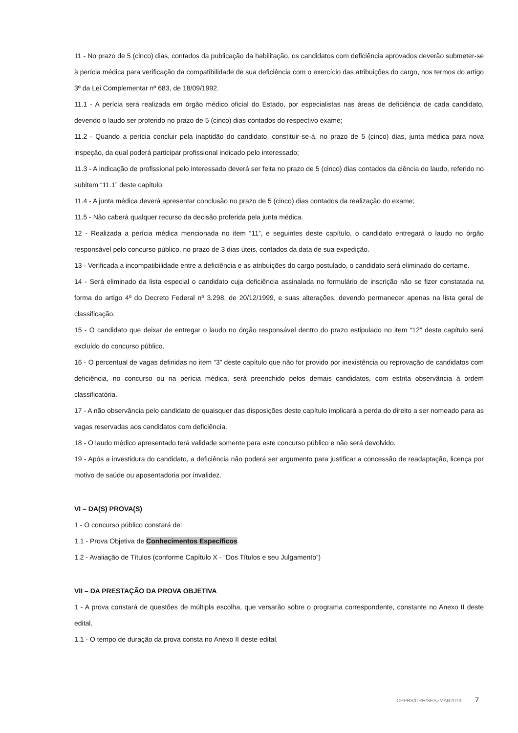11 - No prazo de 5 (cinco) dias, contados da publicação da habilitação, os candidatos com deficiência aprovados deverão submeter-se à perícia médica para verificação da compatibilidade de sua deficiência com o exercício das atribuições do cargo, nos termos do artigo 3º da Lei Complementar nº 683, de 18/09/1992.
11.1 - A perícia será realizada em órgão médico oficial do Estado, por especialistas nas áreas de deficiência de cada candidato, devendo o laudo ser proferido no prazo de 5 (cinco) dias contados do respectivo exame;
11.2 - Quando a perícia concluir pela inaptidão do candidato, constituir-se-á, no prazo de 5 (cinco) dias, junta médica para nova inspeção, da qual poderá participar profissional indicado pelo interessado;
11.3 - A indicação de profissional pelo interessado deverá ser feita no prazo de 5 (cinco) dias contados da ciência do laudo, referido no subitem “11.1” deste capítulo;
11.4 - A junta médica deverá apresentar conclusão no prazo de 5 (cinco) dias contados da realização do exame;
11.5 - Não caberá qualquer recurso da decisão proferida pela junta médica.
12 - Realizada a perícia médica mencionada no item “11”, e seguintes deste capítulo, o candidato entregará o laudo no órgão responsável pelo concurso público, no prazo de 3 dias úteis, contados da data de sua expedição.
13 - Verificada a incompatibilidade entre a deficiência e as atribuições do cargo postulado, o candidato será eliminado do certame.
14 - Será eliminado da lista especial o candidato cuja deficiência assinalada no formulário de inscrição não se fizer constatada na forma do artigo 4º do Decreto Federal nº 3.298, de 20/12/1999, e suas alterações, devendo permanecer apenas na lista geral de classificação.
15 - O candidato que deixar de entregar o laudo no órgão responsável dentro do prazo estipulado no item “12” deste capítulo será excluído do concurso público.
16 - O percentual de vagas definidas no item “3” deste capítulo que não for provido por inexistência ou reprovação de candidatos com deficiência, no concurso ou na perícia médica, será preenchido pelos demais candidatos, com estrita observância à ordem classificatória.
17 - A não observância pelo candidato de quaisquer das disposições deste capítulo implicará a perda do direito a ser nomeado para as vagas reservadas aos candidatos com deficiência.
18 - O laudo médico apresentado terá validade somente para este concurso público e não será devolvido.
19 - Após a investidura do candidato, a deficiência não poderá ser argumento para justificar a concessão de readaptação, licença por motivo de saúde ou aposentadoria por invalidez.
VI – DA(S) PROVA(S)
1 - O concurso público constará de:
1.1 - Prova Objetiva de Conhecimentos Específicos
1.2 - Avaliação de Títulos (conforme Capítulo X - “Dos Títulos e seu Julgamento”)
VII – DA PRESTAÇÃO DA PROVA OBJETIVA
1 - A prova constará de questões de múltipla escolha, que versarão sobre o programa correspondente, constante no Anexo II deste edital.
1.1 - O tempo de duração da prova consta no Anexo II deste edital.
CPPRS/CRH/SES>MAR2013 - 7